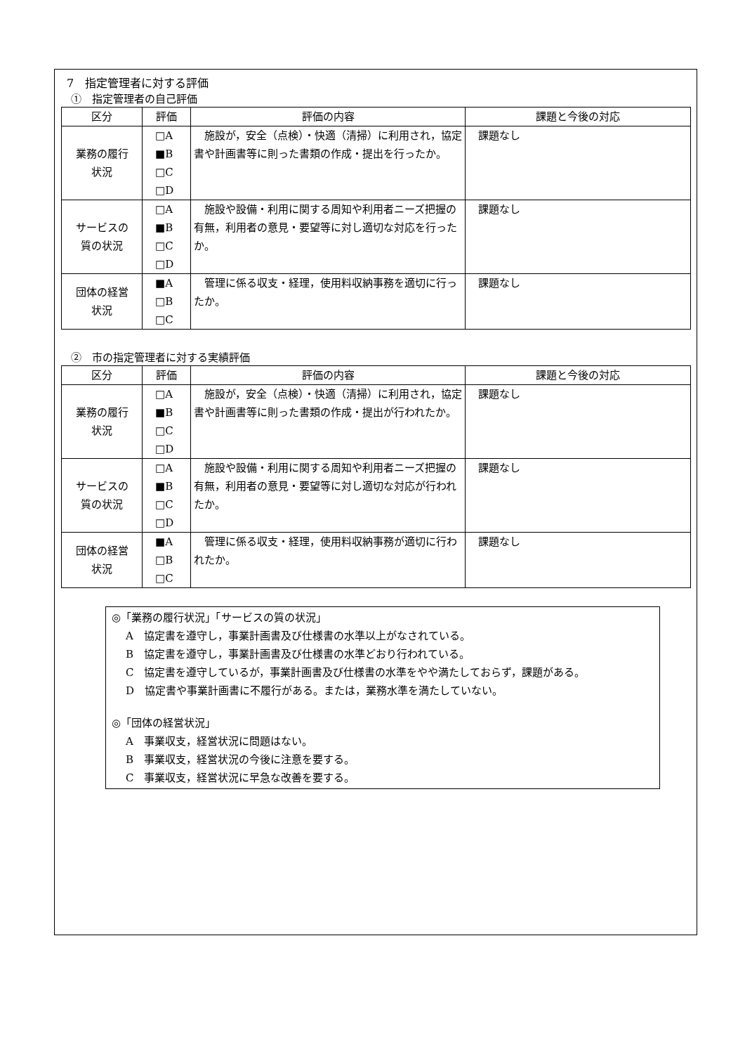7　指定管理者に対する評価
①　指定管理者の自己評価
| 区分 | 評価 | 評価の内容 | 課題と今後の対応 |
| --- | --- | --- | --- |
| 業務の履行 状況 | □A ■B □C □D | 施設が，安全（点検）・快適（清掃）に利用され，協定書や計画書等に則った書類の作成・提出を行ったか。 | 課題なし |
| サービスの 質の状況 | □A ■B □C □D | 施設や設備・利用に関する周知や利用者ニーズ把握の有無，利用者の意見・要望等に対し適切な対応を行ったか。 | 課題なし |
| 団体の経営 状況 | ■A □B □C | 管理に係る収支・経理，使用料収納事務を適切に行ったか。 | 課題なし |
②　市の指定管理者に対する実績評価
| 区分 | 評価 | 評価の内容 | 課題と今後の対応 |
| --- | --- | --- | --- |
| 業務の履行 状況 | □A ■B □C □D | 施設が，安全（点検）・快適（清掃）に利用され，協定書や計画書等に則った書類の作成・提出が行われたか。 | 課題なし |
| サービスの 質の状況 | □A ■B □C □D | 施設や設備・利用に関する周知や利用者ニーズ把握の有無，利用者の意見・要望等に対し適切な対応が行われたか。 | 課題なし |
| 団体の経営 状況 | ■A □B □C | 管理に係る収支・経理，使用料収納事務が適切に行われたか。 | 課題なし |
◎「業務の履行状況」「サービスの質の状況」
A　協定書を遵守し，事業計画書及び仕様書の水準以上がなされている。
B　協定書を遵守し，事業計画書及び仕様書の水準どおり行われている。
C　協定書を遵守しているが，事業計画書及び仕様書の水準をやや満たしておらず，課題がある。
D　協定書や事業計画書に不履行がある。または，業務水準を満たしていない。
◎「団体の経営状況」
A　事業収支，経営状況に問題はない。
B　事業収支，経営状況の今後に注意を要する。
C　事業収支，経営状況に早急な改善を要する。